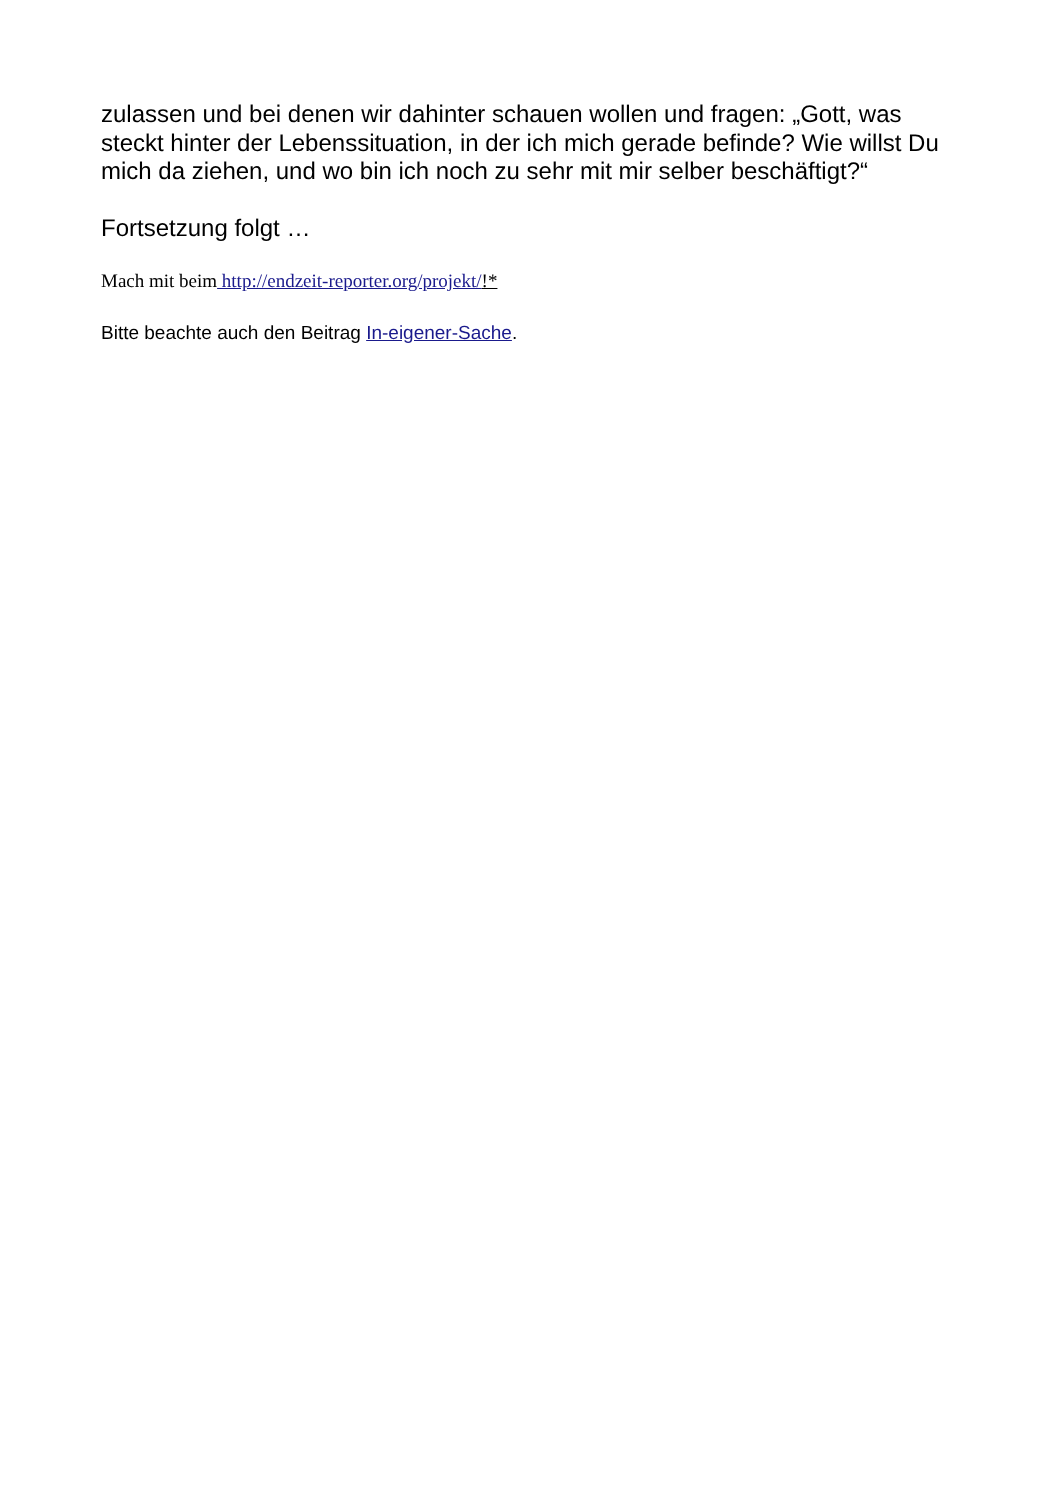zulassen und bei denen wir dahinter schauen wollen und fragen: „Gott, was steckt hinter der Lebenssituation, in der ich mich gerade befinde? Wie willst Du mich da ziehen, und wo bin ich noch zu sehr mit mir selber beschäftigt?“
Fortsetzung folgt …
Mach mit beim http://endzeit-reporter.org/projekt/!*
Bitte beachte auch den Beitrag In-eigener-Sache.